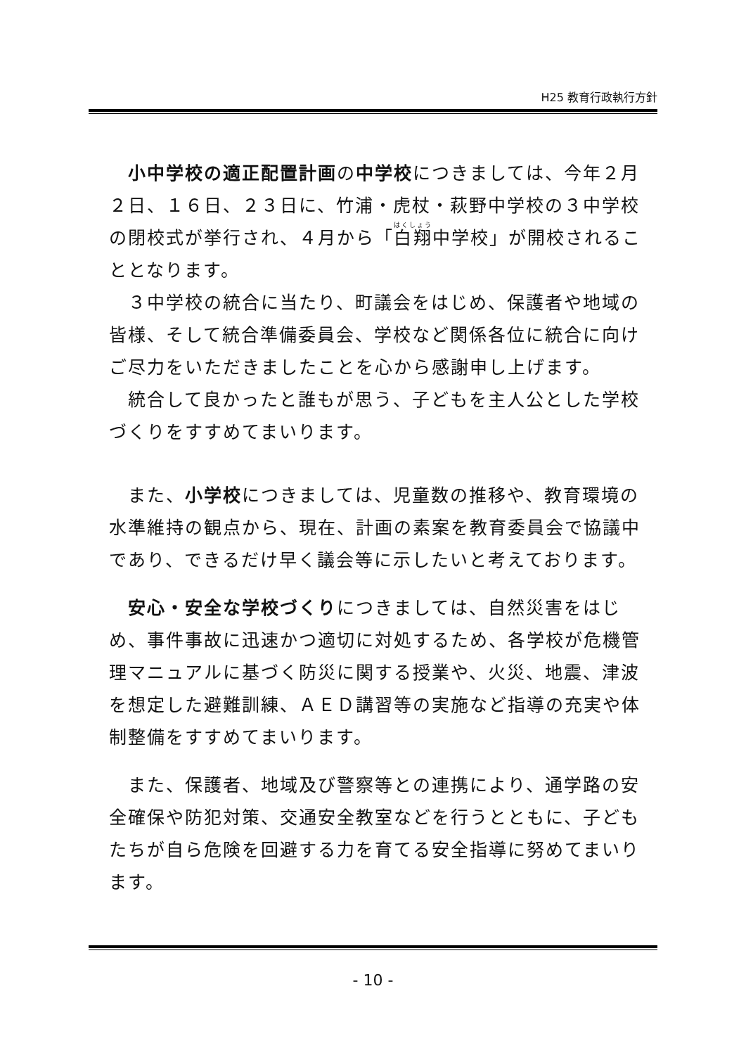H25 教育行政執行方針
　小中学校の適正配置計画の中学校につきましては、今年２月２日、１６日、２３日に、竹浦・虎杖・萩野中学校の３中学校の閉校式が挙行され、４月から「白翔中学校」が開校されることとなります。
　３中学校の統合に当たり、町議会をはじめ、保護者や地域の皆様、そして統合準備委員会、学校など関係各位に統合に向けご尽力をいただきましたことを心から感謝申し上げます。
　統合して良かったと誰もが思う、子どもを主人公とした学校づくりをすすめてまいります。
　また、小学校につきましては、児童数の推移や、教育環境の水準維持の観点から、現在、計画の素案を教育委員会で協議中であり、できるだけ早く議会等に示したいと考えております。
　安心・安全な学校づくりにつきましては、自然災害をはじめ、事件事故に迅速かつ適切に対処するため、各学校が危機管理マニュアルに基づく防災に関する授業や、火災、地震、津波を想定した避難訓練、ＡＥＤ講習等の実施など指導の充実や体制整備をすすめてまいります。
　また、保護者、地域及び警察等との連携により、通学路の安全確保や防犯対策、交通安全教室などを行うとともに、子どもたちが自ら危険を回避する力を育てる安全指導に努めてまいります。
- 10 -